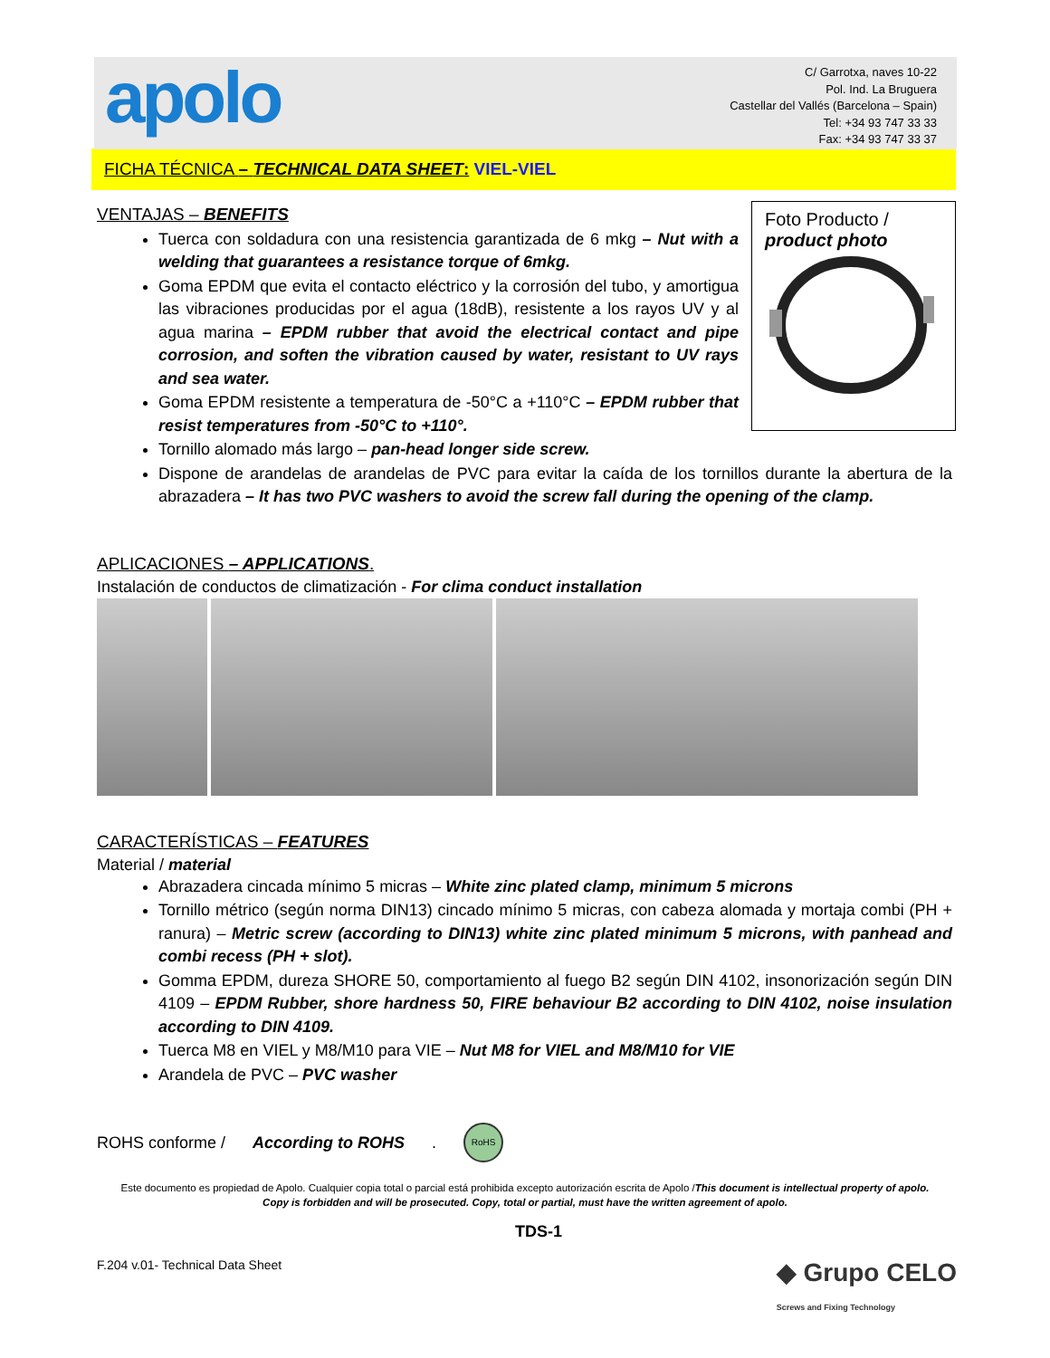apolo
C/ Garrotxa, naves 10-22
Pol. Ind. La Bruguera
Castellar del Vallés (Barcelona – Spain)
Tel: +34 93 747 33 33
Fax: +34 93 747 33 37
FICHA TÉCNICA – TECHNICAL DATA SHEET: VIEL-VIEL
VENTAJAS – BENEFITS
Foto Producto /
product photo
Tuerca con soldadura con una resistencia garantizada de 6 mkg – Nut with a welding that guarantees a resistance torque of 6mkg.
Goma EPDM que evita el contacto eléctrico y la corrosión del tubo, y amortigua las vibraciones producidas por el agua (18dB), resistente a los rayos UV y al agua marina – EPDM rubber that avoid the electrical contact and pipe corrosion, and soften the vibration caused by water, resistant to UV rays and sea water.
Goma EPDM resistente a temperatura de -50°C a +110°C – EPDM rubber that resist temperatures from -50°C to +110°.
Tornillo alomado más largo – pan-head longer side screw.
Dispone de arandelas de arandelas de PVC para evitar la caída de los tornillos durante la abertura de la abrazadera – It has two PVC washers to avoid the screw fall during the opening of the clamp.
APLICACIONES – APPLICATIONS.
Instalación de conductos de climatización - For clima conduct installation
CARACTERÍSTICAS – FEATURES
Material / material
Abrazadera cincada mínimo 5 micras – White zinc plated clamp, minimum 5 microns
Tornillo métrico (según norma DIN13) cincado mínimo 5 micras, con cabeza alomada y mortaja combi (PH + ranura) – Metric screw (according to DIN13) white zinc plated minimum 5 microns, with panhead and combi recess (PH + slot).
Gomma EPDM, dureza SHORE 50, comportamiento al fuego B2 según DIN 4102, insonorización según DIN 4109 – EPDM Rubber, shore hardness 50, FIRE behaviour B2 according to DIN 4102, noise insulation according to DIN 4109.
Tuerca M8 en VIEL y M8/M10 para VIE – Nut M8 for VIEL and M8/M10 for VIE
Arandela de PVC – PVC washer
ROHS conforme / According to ROHS. RoHS
Este documento es propiedad de Apolo. Cualquier copia total o parcial está prohibida excepto autorización escrita de Apolo /This document is intellectual property of apolo.
Copy is forbidden and will be prosecuted. Copy, total or partial, must have the written agreement of apolo.
TDS-1
F.204 v.01- Technical Data Sheet ◆ Grupo CELO
Screws and Fixing Technology